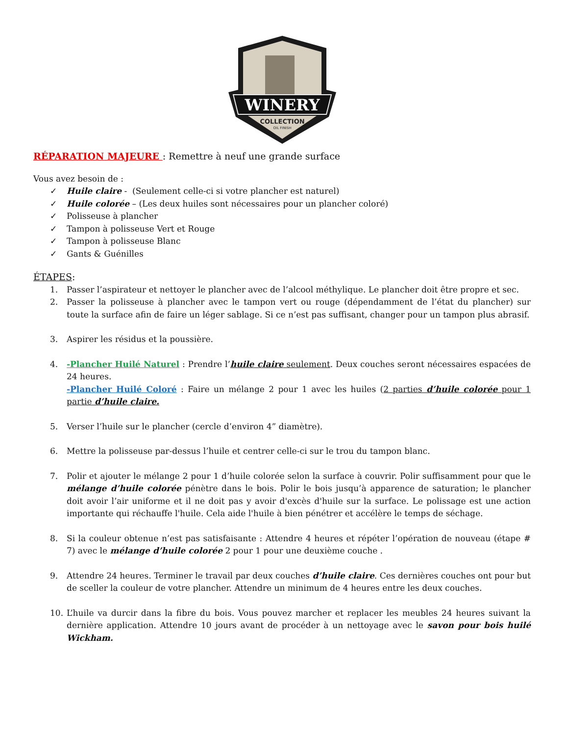WINERY
COLLECTION
OIL FINISH
RÉPARATION MAJEURE : Remettre à neuf une grande surface
Vous avez besoin de :
✓ Huile claire - (Seulement celle-ci si votre plancher est naturel)
✓ Huile colorée – (Les deux huiles sont nécessaires pour un plancher coloré)
✓ Polisseuse à plancher
✓ Tampon à polisseuse Vert et Rouge
✓ Tampon à polisseuse Blanc
✓ Gants & Guénilles
ÉTAPES:
1. Passer l’aspirateur et nettoyer le plancher avec de l’alcool méthylique. Le plancher doit être propre et sec.
2. Passer la polisseuse à plancher avec le tampon vert ou rouge (dépendamment de l’état du plancher) sur toute la surface afin de faire un léger sablage. Si ce n’est pas suffisant, changer pour un tampon plus abrasif.
3. Aspirer les résidus et la poussière.
4. -Plancher Huilé Naturel : Prendre l’huile claire seulement. Deux couches seront nécessaires espacées de 24 heures.
-Plancher Huilé Coloré : Faire un mélange 2 pour 1 avec les huiles (2 parties d’huile colorée pour 1 partie d’huile claire.
5. Verser l’huile sur le plancher (cercle d’environ 4” diamètre).
6. Mettre la polisseuse par-dessus l’huile et centrer celle-ci sur le trou du tampon blanc.
7. Polir et ajouter le mélange 2 pour 1 d’huile colorée selon la surface à couvrir. Polir suffisamment pour que le mélange d’huile colorée pénètre dans le bois. Polir le bois jusqu’à apparence de saturation; le plancher doit avoir l’air uniforme et il ne doit pas y avoir d'excès d'huile sur la surface. Le polissage est une action importante qui réchauffe l'huile. Cela aide l'huile à bien pénétrer et accélère le temps de séchage.
8. Si la couleur obtenue n’est pas satisfaisante : Attendre 4 heures et répéter l’opération de nouveau (étape # 7) avec le mélange d’huile colorée 2 pour 1 pour une deuxième couche .
9. Attendre 24 heures. Terminer le travail par deux couches d’huile claire. Ces dernières couches ont pour but de sceller la couleur de votre plancher. Attendre un minimum de 4 heures entre les deux couches.
10. L’huile va durcir dans la fibre du bois. Vous pouvez marcher et replacer les meubles 24 heures suivant la dernière application. Attendre 10 jours avant de procéder à un nettoyage avec le savon pour bois huilé Wickham.